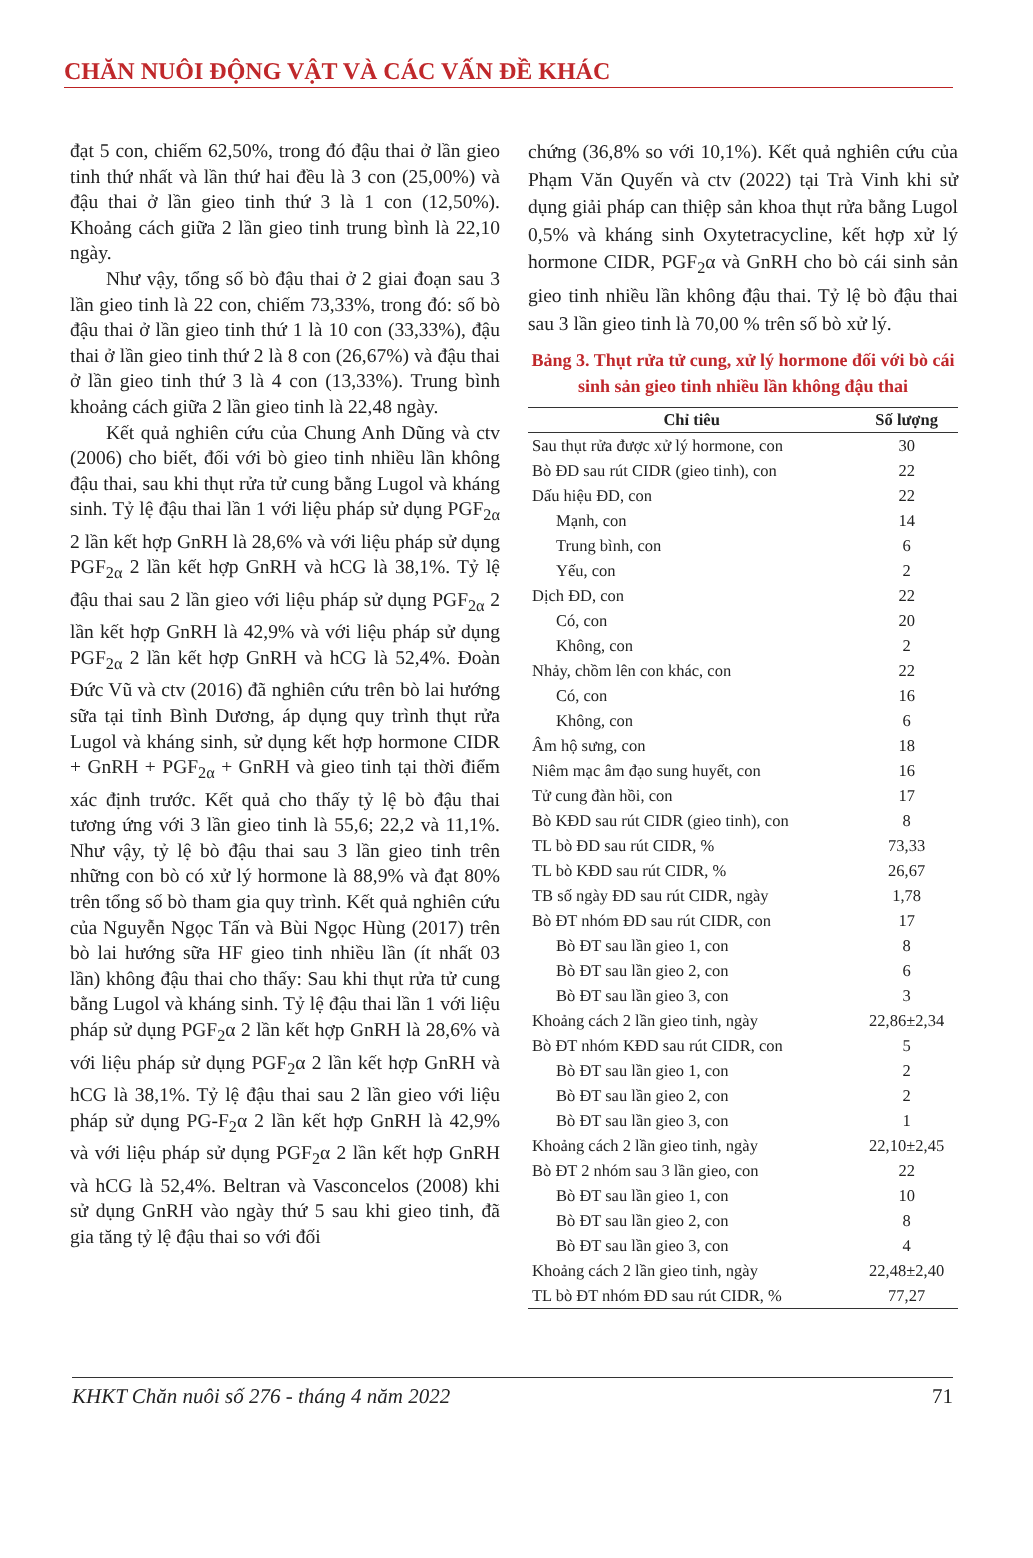CHĂN NUÔI ĐỘNG VẬT VÀ CÁC VẤN ĐỀ KHÁC
đạt 5 con, chiếm 62,50%, trong đó đậu thai ở lần gieo tinh thứ nhất và lần thứ hai đều là 3 con (25,00%) và đậu thai ở lần gieo tinh thứ 3 là 1 con (12,50%). Khoảng cách giữa 2 lần gieo tinh trung bình là 22,10 ngày.
Như vậy, tổng số bò đậu thai ở 2 giai đoạn sau 3 lần gieo tinh là 22 con, chiếm 73,33%, trong đó: số bò đậu thai ở lần gieo tinh thứ 1 là 10 con (33,33%), đậu thai ở lần gieo tinh thứ 2 là 8 con (26,67%) và đậu thai ở lần gieo tinh thứ 3 là 4 con (13,33%). Trung bình khoảng cách giữa 2 lần gieo tinh là 22,48 ngày.
Kết quả nghiên cứu của Chung Anh Dũng và ctv (2006) cho biết, đối với bò gieo tinh nhiều lần không đậu thai, sau khi thụt rửa tử cung bằng Lugol và kháng sinh. Tỷ lệ đậu thai lần 1 với liệu pháp sử dụng PGF<sub>2α</sub> 2 lần kết hợp GnRH là 28,6% và với liệu pháp sử dụng PGF<sub>2α</sub> 2 lần kết hợp GnRH và hCG là 38,1%. Tỷ lệ đậu thai sau 2 lần gieo với liệu pháp sử dụng PGF<sub>2α</sub> 2 lần kết hợp GnRH là 42,9% và với liệu pháp sử dụng PGF<sub>2α</sub> 2 lần kết hợp GnRH và hCG là 52,4%. Đoàn Đức Vũ và ctv (2016) đã nghiên cứu trên bò lai hướng sữa tại tỉnh Bình Dương, áp dụng quy trình thụt rửa Lugol và kháng sinh, sử dụng kết hợp hormone CIDR + GnRH + PGF<sub>2α</sub> + GnRH và gieo tinh tại thời điểm xác định trước. Kết quả cho thấy tỷ lệ bò đậu thai tương ứng với 3 lần gieo tinh là 55,6; 22,2 và 11,1%. Như vậy, tỷ lệ bò đậu thai sau 3 lần gieo tinh trên những con bò có xử lý hormone là 88,9% và đạt 80% trên tổng số bò tham gia quy trình. Kết quả nghiên cứu của Nguyễn Ngọc Tấn và Bùi Ngọc Hùng (2017) trên bò lai hướng sữa HF gieo tinh nhiều lần (ít nhất 03 lần) không đậu thai cho thấy: Sau khi thụt rửa tử cung bằng Lugol và kháng sinh. Tỷ lệ đậu thai lần 1 với liệu pháp sử dụng PGF<sub>2</sub>α 2 lần kết hợp GnRH là 28,6% và với liệu pháp sử dụng PGF<sub>2</sub>α 2 lần kết hợp GnRH và hCG là 38,1%. Tỷ lệ đậu thai sau 2 lần gieo với liệu pháp sử dụng PG-F<sub>2</sub>α 2 lần kết hợp GnRH là 42,9% và với liệu pháp sử dụng PGF<sub>2</sub>α 2 lần kết hợp GnRH và hCG là 52,4%. Beltran và Vasconcelos (2008) khi sử dụng GnRH vào ngày thứ 5 sau khi gieo tinh, đã gia tăng tỷ lệ đậu thai so với đối
chứng (36,8% so với 10,1%). Kết quả nghiên cứu của Phạm Văn Quyến và ctv (2022) tại Trà Vinh khi sử dụng giải pháp can thiệp sản khoa thụt rửa bằng Lugol 0,5% và kháng sinh Oxytetracycline, kết hợp xử lý hormone CIDR, PGF<sub>2</sub>α và GnRH cho bò cái sinh sản gieo tinh nhiều lần không đậu thai. Tỷ lệ bò đậu thai sau 3 lần gieo tinh là 70,00 % trên số bò xử lý.
Bảng 3. Thụt rửa tử cung, xử lý hormone đối với bò cái sinh sản gieo tinh nhiều lần không đậu thai
| Chỉ tiêu | Số lượng |
| --- | --- |
| Sau thụt rửa được xử lý hormone, con | 30 |
| Bò ĐD sau rút CIDR (gieo tinh), con | 22 |
| Dấu hiệu ĐD, con | 22 |
| Mạnh, con | 14 |
| Trung bình, con | 6 |
| Yếu, con | 2 |
| Dịch ĐD, con | 22 |
| Có, con | 20 |
| Không, con | 2 |
| Nhảy, chồm lên con khác, con | 22 |
| Có, con | 16 |
| Không, con | 6 |
| Âm hộ sưng, con | 18 |
| Niêm mạc âm đạo sung huyết, con | 16 |
| Tử cung đàn hồi, con | 17 |
| Bò KĐD sau rút CIDR (gieo tinh), con | 8 |
| TL bò ĐD sau rút CIDR, % | 73,33 |
| TL bò KĐD sau rút CIDR, % | 26,67 |
| TB số ngày ĐD sau rút CIDR, ngày | 1,78 |
| Bò ĐT nhóm ĐD sau rút CIDR, con | 17 |
| Bò ĐT sau lần gieo 1, con | 8 |
| Bò ĐT sau lần gieo 2, con | 6 |
| Bò ĐT sau lần gieo 3, con | 3 |
| Khoảng cách 2 lần gieo tinh, ngày | 22,86±2,34 |
| Bò ĐT nhóm KĐD sau rút CIDR, con | 5 |
| Bò ĐT sau lần gieo 1, con | 2 |
| Bò ĐT sau lần gieo 2, con | 2 |
| Bò ĐT sau lần gieo 3, con | 1 |
| Khoảng cách 2 lần gieo tinh, ngày | 22,10±2,45 |
| Bò ĐT 2 nhóm sau 3 lần gieo, con | 22 |
| Bò ĐT sau lần gieo 1, con | 10 |
| Bò ĐT sau lần gieo 2, con | 8 |
| Bò ĐT sau lần gieo 3, con | 4 |
| Khoảng cách 2 lần gieo tinh, ngày | 22,48±2,40 |
| TL bò ĐT nhóm ĐD sau rút CIDR, % | 77,27 |
KHKT Chăn nuôi số 276 - tháng 4 năm 2022 71